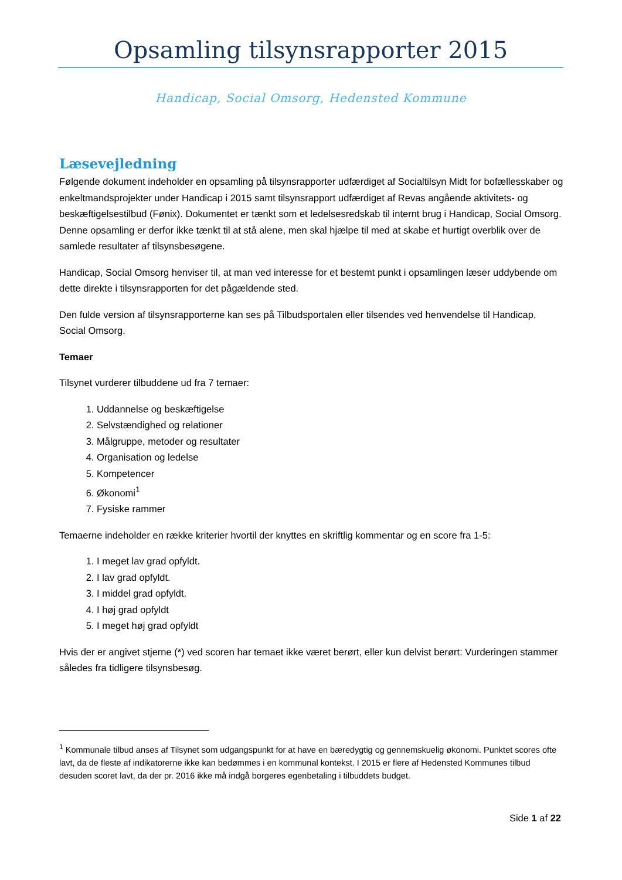Opsamling tilsynsrapporter 2015
Handicap, Social Omsorg, Hedensted Kommune
Læsevejledning
Følgende dokument indeholder en opsamling på tilsynsrapporter udfærdiget af Socialtilsyn Midt for bofællesskaber og enkeltmandsprojekter under Handicap i 2015 samt tilsynsrapport udfærdiget af Revas angående aktivitets- og beskæftigelsestilbud (Fønix). Dokumentet er tænkt som et ledelsesredskab til internt brug i Handicap, Social Omsorg. Denne opsamling er derfor ikke tænkt til at stå alene, men skal hjælpe til med at skabe et hurtigt overblik over de samlede resultater af tilsynsbesøgene.
Handicap, Social Omsorg henviser til, at man ved interesse for et bestemt punkt i opsamlingen læser uddybende om dette direkte i tilsynsrapporten for det pågældende sted.
Den fulde version af tilsynsrapporterne kan ses på Tilbudsportalen eller tilsendes ved henvendelse til Handicap, Social Omsorg.
Temaer
Tilsynet vurderer tilbuddene ud fra 7 temaer:
1. Uddannelse og beskæftigelse
2. Selvstændighed og relationer
3. Målgruppe, metoder og resultater
4. Organisation og ledelse
5. Kompetencer
6. Økonomi<sup>1</sup>
7. Fysiske rammer
Temaerne indeholder en række kriterier hvortil der knyttes en skriftlig kommentar og en score fra 1-5:
1. I meget lav grad opfyldt.
2. I lav grad opfyldt.
3. I middel grad opfyldt.
4. I høj grad opfyldt
5. I meget høj grad opfyldt
Hvis der er angivet stjerne (*) ved scoren har temaet ikke været berørt, eller kun delvist berørt: Vurderingen stammer således fra tidligere tilsynsbesøg.
<sup>1</sup> Kommunale tilbud anses af Tilsynet som udgangspunkt for at have en bæredygtig og gennemskuelig økonomi. Punktet scores ofte lavt, da de fleste af indikatorerne ikke kan bedømmes i en kommunal kontekst. I 2015 er flere af Hedensted Kommunes tilbud desuden scoret lavt, da der pr. 2016 ikke må indgå borgeres egenbetaling i tilbuddets budget.
Side 1 af 22